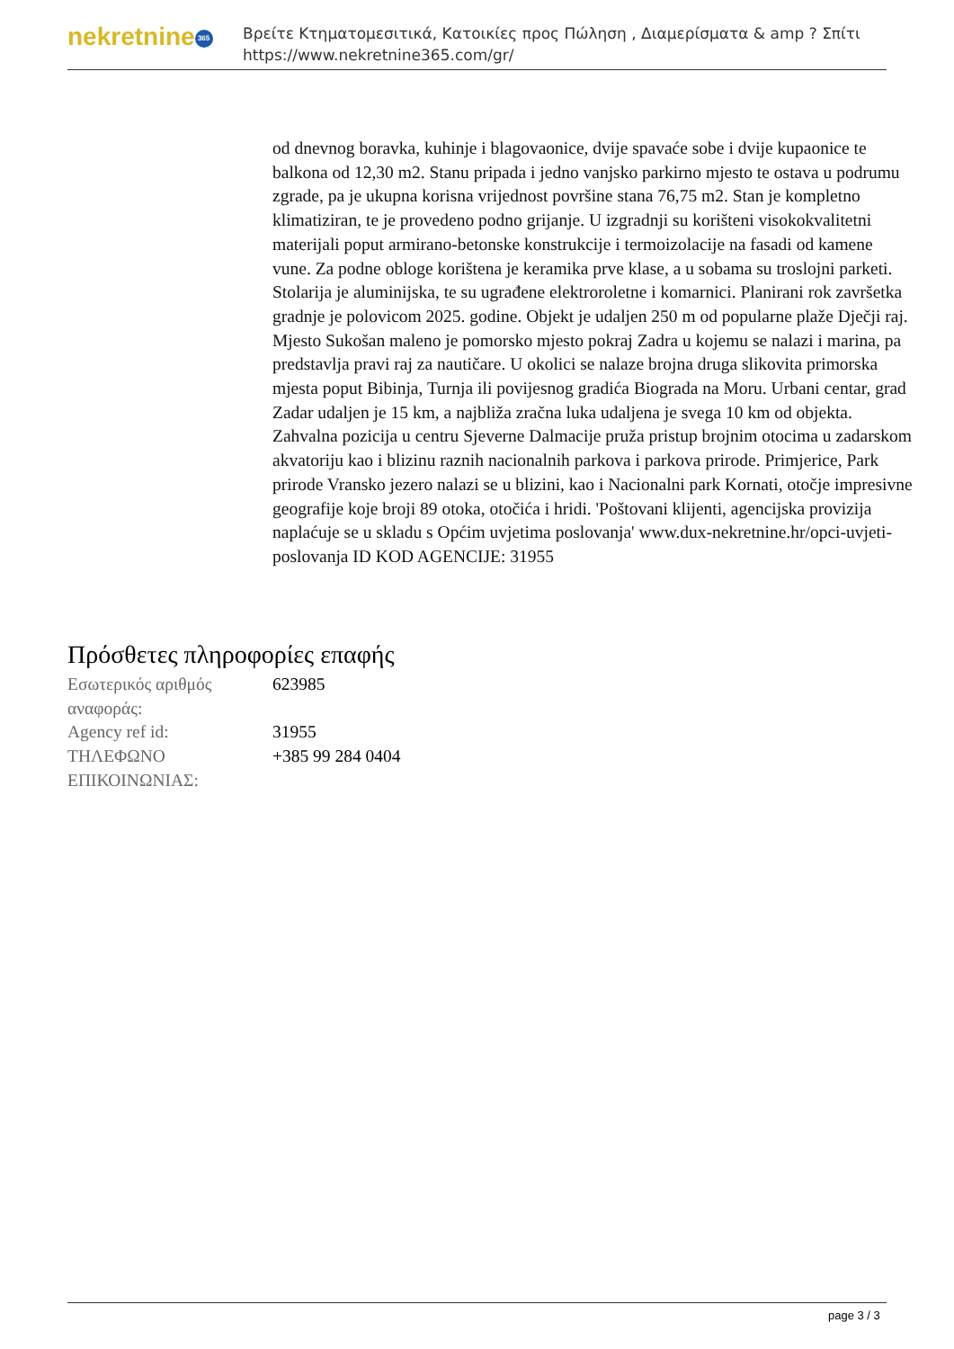nekretnine 365
Βρείτε Κτηματομεσιτικά, Κατοικίες προς Πώληση , Διαμερίσματα & amp ? Σπίτι
https://www.nekretnine365.com/gr/
od dnevnog boravka, kuhinje i blagovaonice, dvije spavaće sobe i dvije kupaonice te balkona od 12,30 m2. Stanu pripada i jedno vanjsko parkirno mjesto te ostava u podrumu zgrade, pa je ukupna korisna vrijednost površine stana 76,75 m2. Stan je kompletno klimatiziran, te je provedeno podno grijanje. U izgradnji su korišteni visokokvalitetni materijali poput armirano-betonske konstrukcije i termoizolacije na fasadi od kamene vune. Za podne obloge korištena je keramika prve klase, a u sobama su troslojni parketi. Stolarija je aluminijska, te su ugrađene elektroroletne i komarnici. Planirani rok završetka gradnje je polovicom 2025. godine. Objekt je udaljen 250 m od popularne plaže Dječji raj. Mjesto Sukošan maleno je pomorsko mjesto pokraj Zadra u kojemu se nalazi i marina, pa predstavlja pravi raj za nautičare. U okolici se nalaze brojna druga slikovita primorska mjesta poput Bibinja, Turnja ili povijesnog gradića Biograda na Moru. Urbani centar, grad Zadar udaljen je 15 km, a najbliža zračna luka udaljena je svega 10 km od objekta. Zahvalna pozicija u centru Sjeverne Dalmacije pruža pristup brojnim otocima u zadarskom akvatoriju kao i blizinu raznih nacionalnih parkova i parkova prirode. Primjerice, Park prirode Vransko jezero nalazi se u blizini, kao i Nacionalni park Kornati, otočje impresivne geografije koje broji 89 otoka, otočića i hridi. 'Poštovani klijenti, agencijska provizija naplaćuje se u skladu s Općim uvjetima poslovanja' www.dux-nekretnine.hr/opci-uvjeti-poslovanja ID KOD AGENCIJE: 31955
Πρόσθετες πληροφορίες επαφής
| Εσωτερικός αριθμός αναφοράς: | 623985 |
| Agency ref id: | 31955 |
| ΤΗΛΕΦΩΝΟ ΕΠΙΚΟΙΝΩΝΙΑΣ: | +385 99 284 0404 |
page 3 / 3